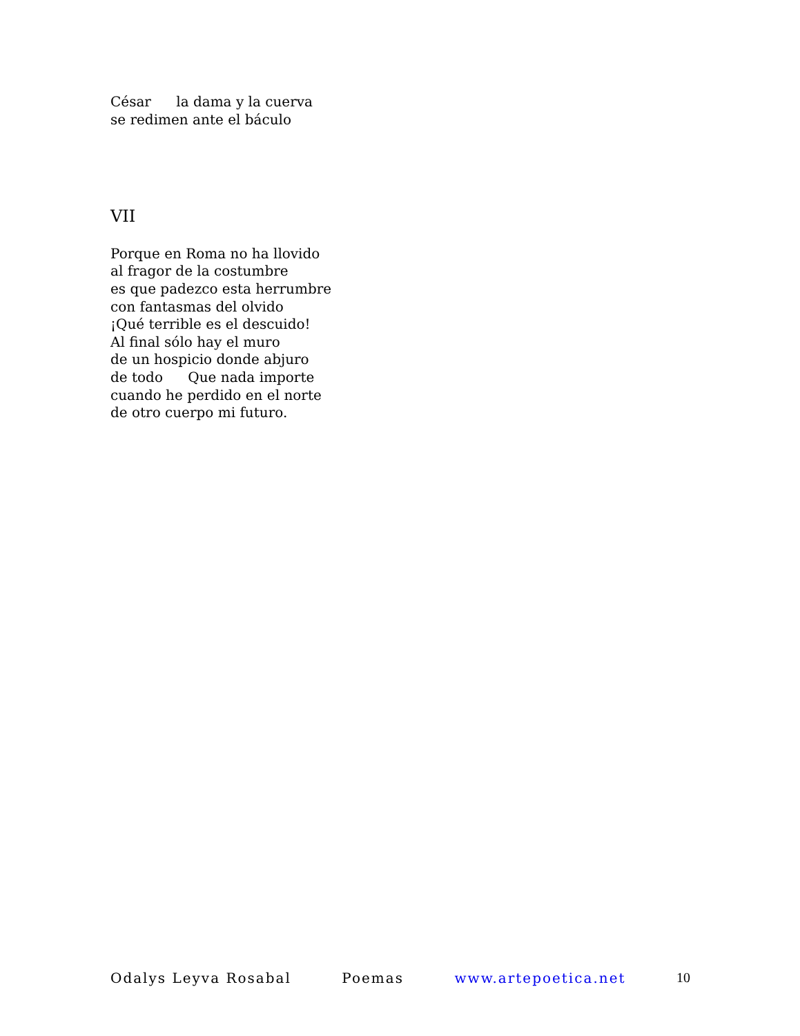César la dama y la cuerva
se redimen ante el báculo
VII
Porque en Roma no ha llovido
al fragor de la costumbre
es que padezco esta herrumbre
con fantasmas del olvido
¡Qué terrible es el descuido!
Al final sólo hay el muro
de un hospicio donde abjuro
de todo Que nada importe
cuando he perdido en el norte
de otro cuerpo mi futuro.
Odalys Leyva Rosabal Poemas www.artepoetica.net 10